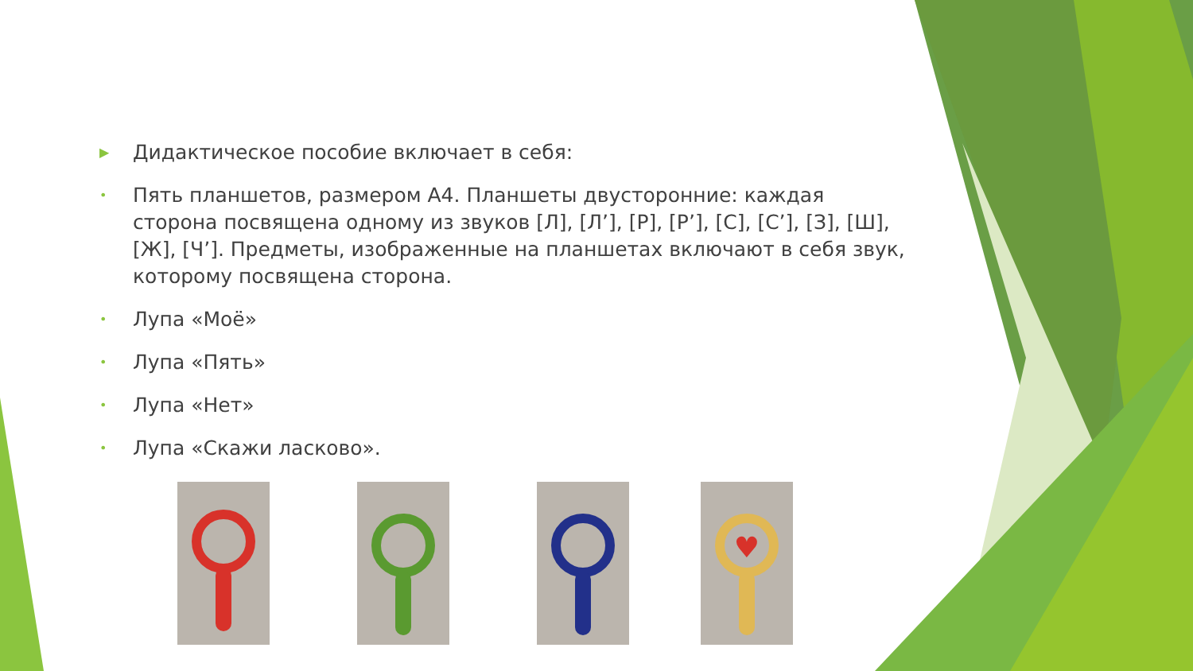▶ Дидактическое пособие включает в себя:
• Пять планшетов, размером А4. Планшеты двусторонние: каждая сторона посвящена одному из звуков [Л], [Л’], [Р], [Р’], [С], [С’], [З], [Ш], [Ж], [Ч’]. Предметы, изображенные на планшетах включают в себя звук, которому посвящена сторона.
• Лупа «Моё»
• Лупа «Пять»
• Лупа «Нет»
• Лупа «Скажи ласково».
♥